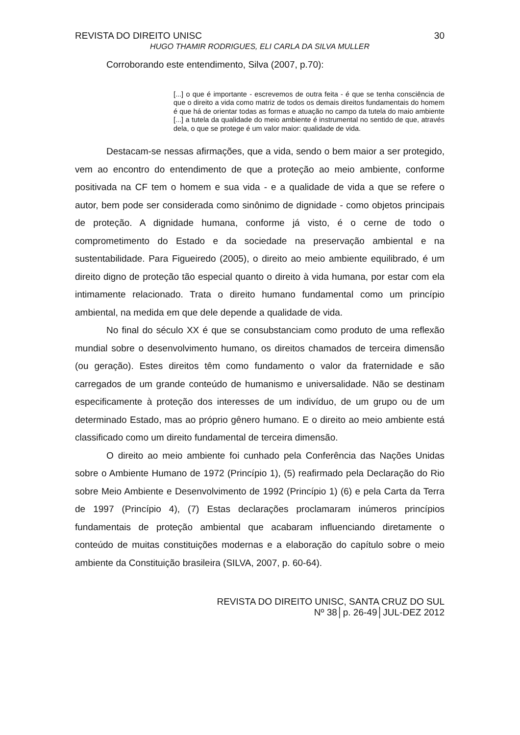REVISTA DO DIREITO UNISC 30
HUGO THAMIR RODRIGUES, ELI CARLA DA SILVA MULLER
Corroborando este entendimento, Silva (2007, p.70):
[...] o que é importante - escrevemos de outra feita - é que se tenha consciência de que o direito a vida como matriz de todos os demais direitos fundamentais do homem é que há de orientar todas as formas e atuação no campo da tutela do maio ambiente [...] a tutela da qualidade do meio ambiente é instrumental no sentido de que, através dela, o que se protege é um valor maior: qualidade de vida.
Destacam-se nessas afirmações, que a vida, sendo o bem maior a ser protegido, vem ao encontro do entendimento de que a proteção ao meio ambiente, conforme positivada na CF tem o homem e sua vida - e a qualidade de vida a que se refere o autor, bem pode ser considerada como sinônimo de dignidade - como objetos principais de proteção. A dignidade humana, conforme já visto, é o cerne de todo o comprometimento do Estado e da sociedade na preservação ambiental e na sustentabilidade. Para Figueiredo (2005), o direito ao meio ambiente equilibrado, é um direito digno de proteção tão especial quanto o direito à vida humana, por estar com ela intimamente relacionado. Trata o direito humano fundamental como um princípio ambiental, na medida em que dele depende a qualidade de vida.
No final do século XX é que se consubstanciam como produto de uma reflexão mundial sobre o desenvolvimento humano, os direitos chamados de terceira dimensão (ou geração). Estes direitos têm como fundamento o valor da fraternidade e são carregados de um grande conteúdo de humanismo e universalidade. Não se destinam especificamente à proteção dos interesses de um indivíduo, de um grupo ou de um determinado Estado, mas ao próprio gênero humano. E o direito ao meio ambiente está classificado como um direito fundamental de terceira dimensão.
O direito ao meio ambiente foi cunhado pela Conferência das Nações Unidas sobre o Ambiente Humano de 1972 (Princípio 1), (5) reafirmado pela Declaração do Rio sobre Meio Ambiente e Desenvolvimento de 1992 (Princípio 1) (6) e pela Carta da Terra de 1997 (Princípio 4), (7) Estas declarações proclamaram inúmeros princípios fundamentais de proteção ambiental que acabaram influenciando diretamente o conteúdo de muitas constituições modernas e a elaboração do capítulo sobre o meio ambiente da Constituição brasileira (SILVA, 2007, p. 60-64).
REVISTA DO DIREITO UNISC, SANTA CRUZ DO SUL
Nº 38│p. 26-49│JUL-DEZ 2012